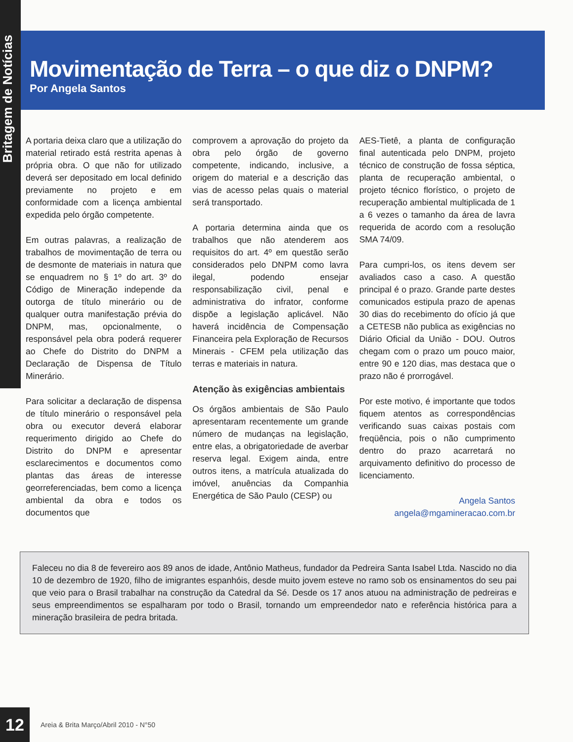Britagem de Notícias
Movimentação de Terra – o que diz o DNPM?
Por Angela Santos
A portaria deixa claro que a utilização do material retirado está restrita apenas à própria obra. O que não for utilizado deverá ser depositado em local definido previamente no projeto e em conformidade com a licença ambiental expedida pelo órgão competente.
Em outras palavras, a realização de trabalhos de movimentação de terra ou de desmonte de materiais in natura que se enquadrem no § 1º do art. 3º do Código de Mineração independe da outorga de título minerário ou de qualquer outra manifestação prévia do DNPM, mas, opcionalmente, o responsável pela obra poderá requerer ao Chefe do Distrito do DNPM a Declaração de Dispensa de Título Minerário.
Para solicitar a declaração de dispensa de título minerário o responsável pela obra ou executor deverá elaborar requerimento dirigido ao Chefe do Distrito do DNPM e apresentar esclarecimentos e documentos como plantas das áreas de interesse georreferenciadas, bem como a licença ambiental da obra e todos os documentos que
comprovem a aprovação do projeto da obra pelo órgão de governo competente, indicando, inclusive, a origem do material e a descrição das vias de acesso pelas quais o material será transportado.
A portaria determina ainda que os trabalhos que não atenderem aos requisitos do art. 4º em questão serão considerados pelo DNPM como lavra ilegal, podendo ensejar responsabilização civil, penal e administrativa do infrator, conforme dispõe a legislação aplicável. Não haverá incidência de Compensação Financeira pela Exploração de Recursos Minerais - CFEM pela utilização das terras e materiais in natura.
Atenção às exigências ambientais
Os órgãos ambientais de São Paulo apresentaram recentemente um grande número de mudanças na legislação, entre elas, a obrigatoriedade de averbar reserva legal. Exigem ainda, entre outros itens, a matrícula atualizada do imóvel, anuências da Companhia Energética de São Paulo (CESP) ou
AES-Tietê, a planta de configuração final autenticada pelo DNPM, projeto técnico de construção de fossa séptica, planta de recuperação ambiental, o projeto técnico florístico, o projeto de recuperação ambiental multiplicada de 1 a 6 vezes o tamanho da área de lavra requerida de acordo com a resolução SMA 74/09.
Para cumpri-los, os itens devem ser avaliados caso a caso. A questão principal é o prazo. Grande parte destes comunicados estipula prazo de apenas 30 dias do recebimento do ofício já que a CETESB não publica as exigências no Diário Oficial da União - DOU. Outros chegam com o prazo um pouco maior, entre 90 e 120 dias, mas destaca que o prazo não é prorrogável.
Por este motivo, é importante que todos fiquem atentos as correspondências verificando suas caixas postais com freqüência, pois o não cumprimento dentro do prazo acarretará no arquivamento definitivo do processo de licenciamento.
Angela Santos
angela@mgamineracao.com.br
Faleceu no dia 8 de fevereiro aos 89 anos de idade, Antônio Matheus, fundador da Pedreira Santa Isabel Ltda. Nascido no dia 10 de dezembro de 1920, filho de imigrantes espanhóis, desde muito jovem esteve no ramo sob os ensinamentos do seu pai que veio para o Brasil trabalhar na construção da Catedral da Sé. Desde os 17 anos atuou na administração de pedreiras e seus empreendimentos se espalharam por todo o Brasil, tornando um empreendedor nato e referência histórica para a mineração brasileira de pedra britada.
12
Areia & Brita Março/Abril 2010 - N°50